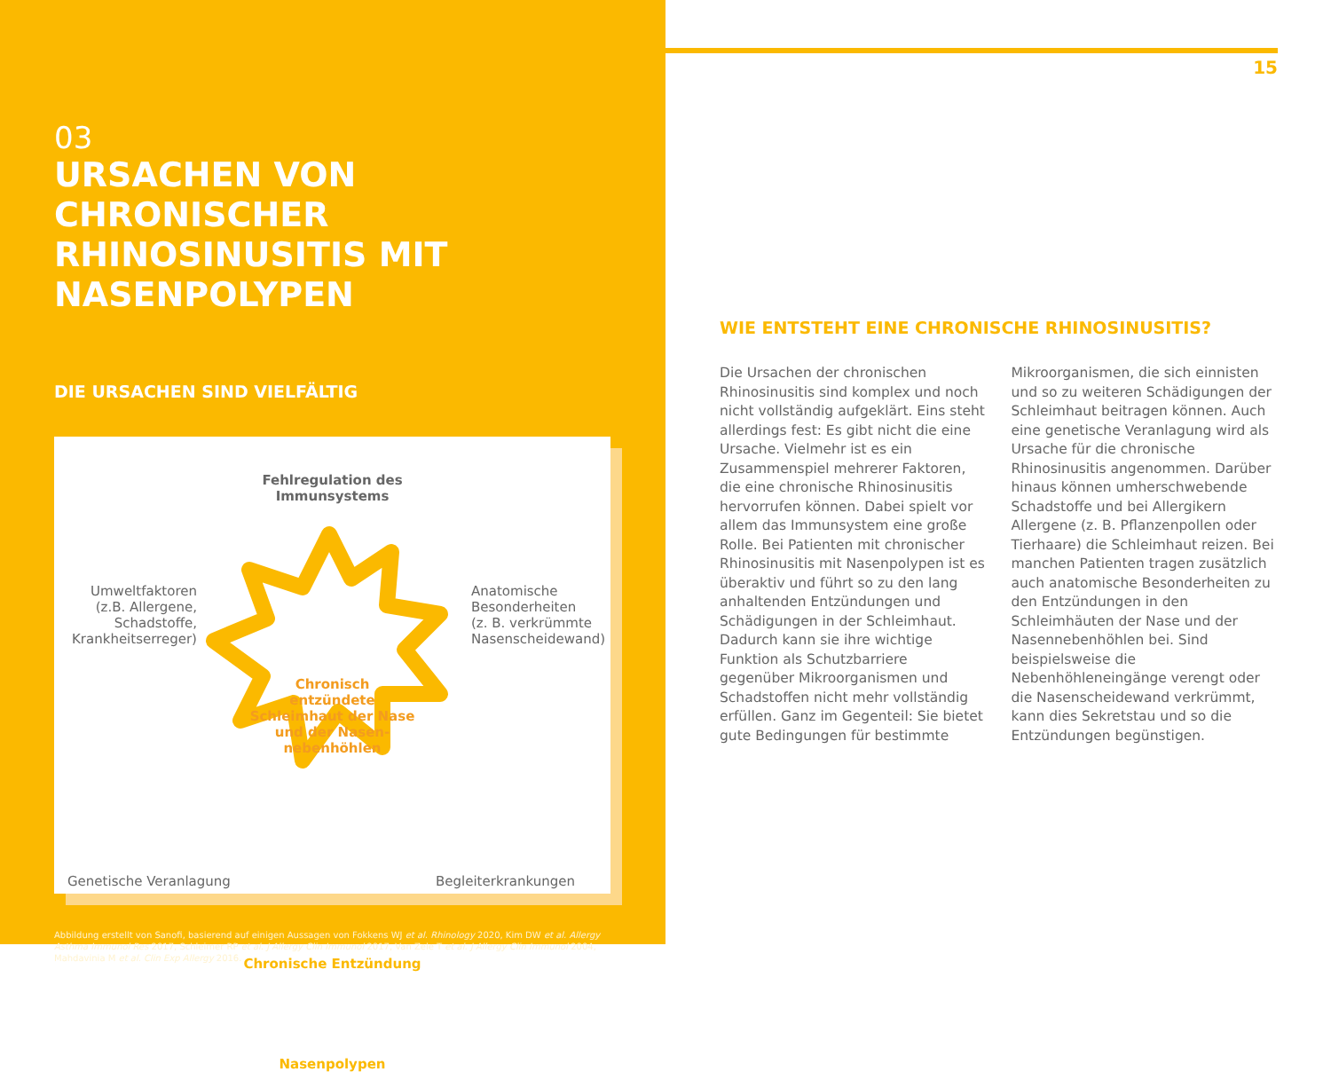03
URSACHEN VON CHRONISCHER RHINOSINUSITIS MIT NASENPOLYPEN
DIE URSACHEN SIND VIELFÄLTIG
Fehlregulation des
Immunsystems
Umweltfaktoren
(z.B. Allergene,
Schadstoffe,
Krankheitserreger)
Anatomische
Besonderheiten
(z. B. verkrümmte
Nasenscheidewand)
Chronisch
entzündete
Schleimhaut der Nase
und der Nasen-
nebenhöhlen
Genetische Veranlagung Begleiterkrankungen
Chronische Entzündung
Nasenpolypen
Abbildung erstellt von Sanofi, basierend auf einigen Aussagen von Fokkens WJ et al. Rhinology 2020, Kim DW et al. Allergy Asthma Immunol Res 2017, Schleimer RP et al. J Allergy Clin Immunol 2017, Van Zele T et al. J Allergy Clin Immunol 2004, Mahdavinia M et al. Clin Exp Allergy 2016.
15
WIE ENTSTEHT EINE CHRONISCHE RHINOSINUSITIS?
Die Ursachen der chronischen Rhinosinusitis sind komplex und noch nicht vollständig aufgeklärt. Eins steht allerdings fest: Es gibt nicht die eine Ursache. Vielmehr ist es ein Zusammenspiel mehrerer Faktoren, die eine chronische Rhinosinusitis hervorrufen können. Dabei spielt vor allem das Immunsystem eine große Rolle. Bei Patienten mit chronischer Rhinosinusitis mit Nasenpolypen ist es überaktiv und führt so zu den lang anhaltenden Entzündungen und Schädigungen in der Schleimhaut. Dadurch kann sie ihre wichtige Funktion als Schutzbarriere gegenüber Mikroorganismen und Schadstoffen nicht mehr vollständig erfüllen. Ganz im Gegenteil: Sie bietet gute Bedingungen für bestimmte Mikroorganismen, die sich einnisten und so zu weiteren Schädigungen der Schleimhaut beitragen können. Auch eine genetische Veranlagung wird als Ursache für die chronische Rhinosinusitis angenommen. Darüber hinaus können umherschwebende Schadstoffe und bei Allergikern Allergene (z. B. Pflanzenpollen oder Tierhaare) die Schleimhaut reizen. Bei manchen Patienten tragen zusätzlich auch anatomische Besonderheiten zu den Entzündungen in den Schleimhäuten der Nase und der Nasennebenhöhlen bei. Sind beispielsweise die Nebenhöhleneingänge verengt oder die Nasenscheidewand verkrümmt, kann dies Sekretstau und so die Entzündungen begünstigen.